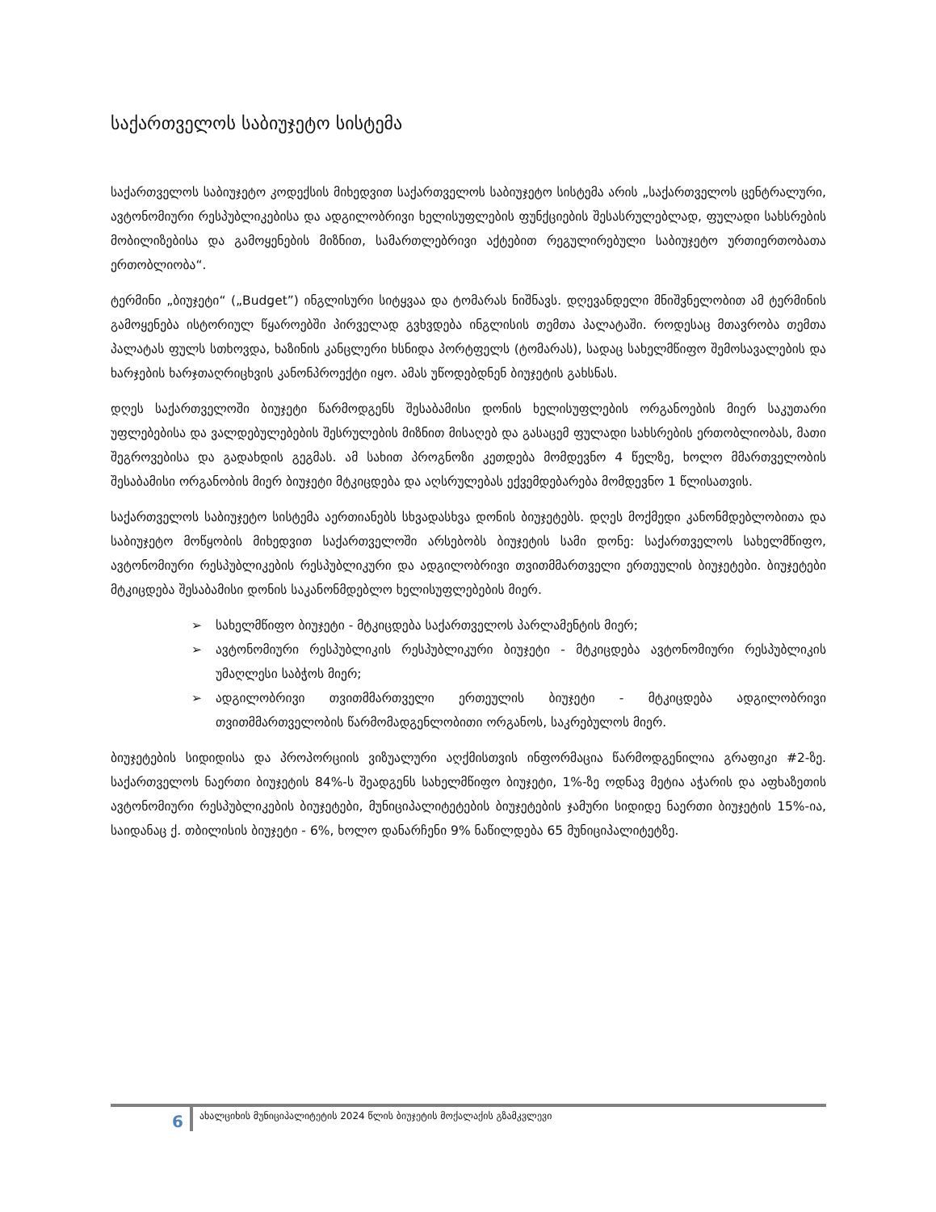საქართველოს საბიუჯეტო სისტემა
საქართველოს საბიუჯეტო კოდექსის მიხედვით საქართველოს საბიუჯეტო სისტემა არის „საქართველოს ცენტრალური, ავტონომიური რესპუბლიკებისა და ადგილობრივი ხელისუფლების ფუნქციების შესასრულებლად, ფულადი სახსრების მობილიზებისა და გამოყენების მიზნით, სამართლებრივი აქტებით რეგულირებული საბიუჯეტო ურთიერთობათა ერთობლიობა“.
ტერმინი „ბიუჯეტი“ („Budget”) ინგლისური სიტყვაა და ტომარას ნიშნავს. დღევანდელი მნიშვნელობით ამ ტერმინის გამოყენება ისტორიულ წყაროებში პირველად გვხვდება ინგლისის თემთა პალატაში. როდესაც მთავრობა თემთა პალატას ფულს სთხოვდა, ხაზინის კანცლერი ხსნიდა პორტფელს (ტომარას), სადაც სახელმწიფო შემოსავალების და ხარჯების ხარჯთაღრიცხვის კანონპროექტი იყო. ამას უწოდებდნენ ბიუჯეტის გახსნას.
დღეს საქართველოში ბიუჯეტი წარმოდგენს შესაბამისი დონის ხელისუფლების ორგანოების მიერ საკუთარი უფლებებისა და ვალდებულებების შესრულების მიზნით მისაღებ და გასაცემ ფულადი სახსრების ერთობლიობას, მათი შეგროვებისა და გადახდის გეგმას. ამ სახით პროგნოზი კეთდება მომდევნო 4 წელზე, ხოლო მმართველობის შესაბამისი ორგანობის მიერ ბიუჯეტი მტკიცდება და აღსრულებას ექვემდებარება მომდევნო 1 წლისათვის.
საქართველოს საბიუჯეტო სისტემა აერთიანებს სხვადასხვა დონის ბიუჯეტებს. დღეს მოქმედი კანონმდებლობითა და საბიუჯეტო მოწყობის მიხედვით საქართველოში არსებობს ბიუჯეტის სამი დონე: საქართველოს სახელმწიფო, ავტონომიური რესპუბლიკების რესპუბლიკური და ადგილობრივი თვითმმართველი ერთეულის ბიუჯეტები. ბიუჯეტები მტკიცდება შესაბამისი დონის საკანონმდებლო ხელისუფლებების მიერ.
➢ სახელმწიფო ბიუჯეტი - მტკიცდება საქართველოს პარლამენტის მიერ;
➢ ავტონომიური რესპუბლიკის რესპუბლიკური ბიუჯეტი - მტკიცდება ავტონომიური რესპუბლიკის უმაღლესი საბჭოს მიერ;
➢ ადგილობრივი თვითმმართველი ერთეულის ბიუჯეტი - მტკიცდება ადგილობრივი თვითმმართველობის წარმომადგენლობითი ორგანოს, საკრებულოს მიერ.
ბიუჯეტების სიდიდისა და პროპორციის ვიზუალური აღქმისთვის ინფორმაცია წარმოდგენილია გრაფიკი #2-ზე. საქართველოს ნაერთი ბიუჯეტის 84%-ს შეადგენს სახელმწიფო ბიუჯეტი, 1%-ზე ოდნავ მეტია აჭარის და აფხაზეთის ავტონომიური რესპუბლიკების ბიუჯეტები, მუნიციპალიტეტების ბიუჯეტების ჯამური სიდიდე ნაერთი ბიუჯეტის 15%-ია, საიდანაც ქ. თბილისის ბიუჯეტი - 6%, ხოლო დანარჩენი 9% ნაწილდება 65 მუნიციპალიტეტზე.
6
ახალციხის მუნიციპალიტეტის 2024 წლის ბიუჯეტის მოქალაქის გზამკვლევი